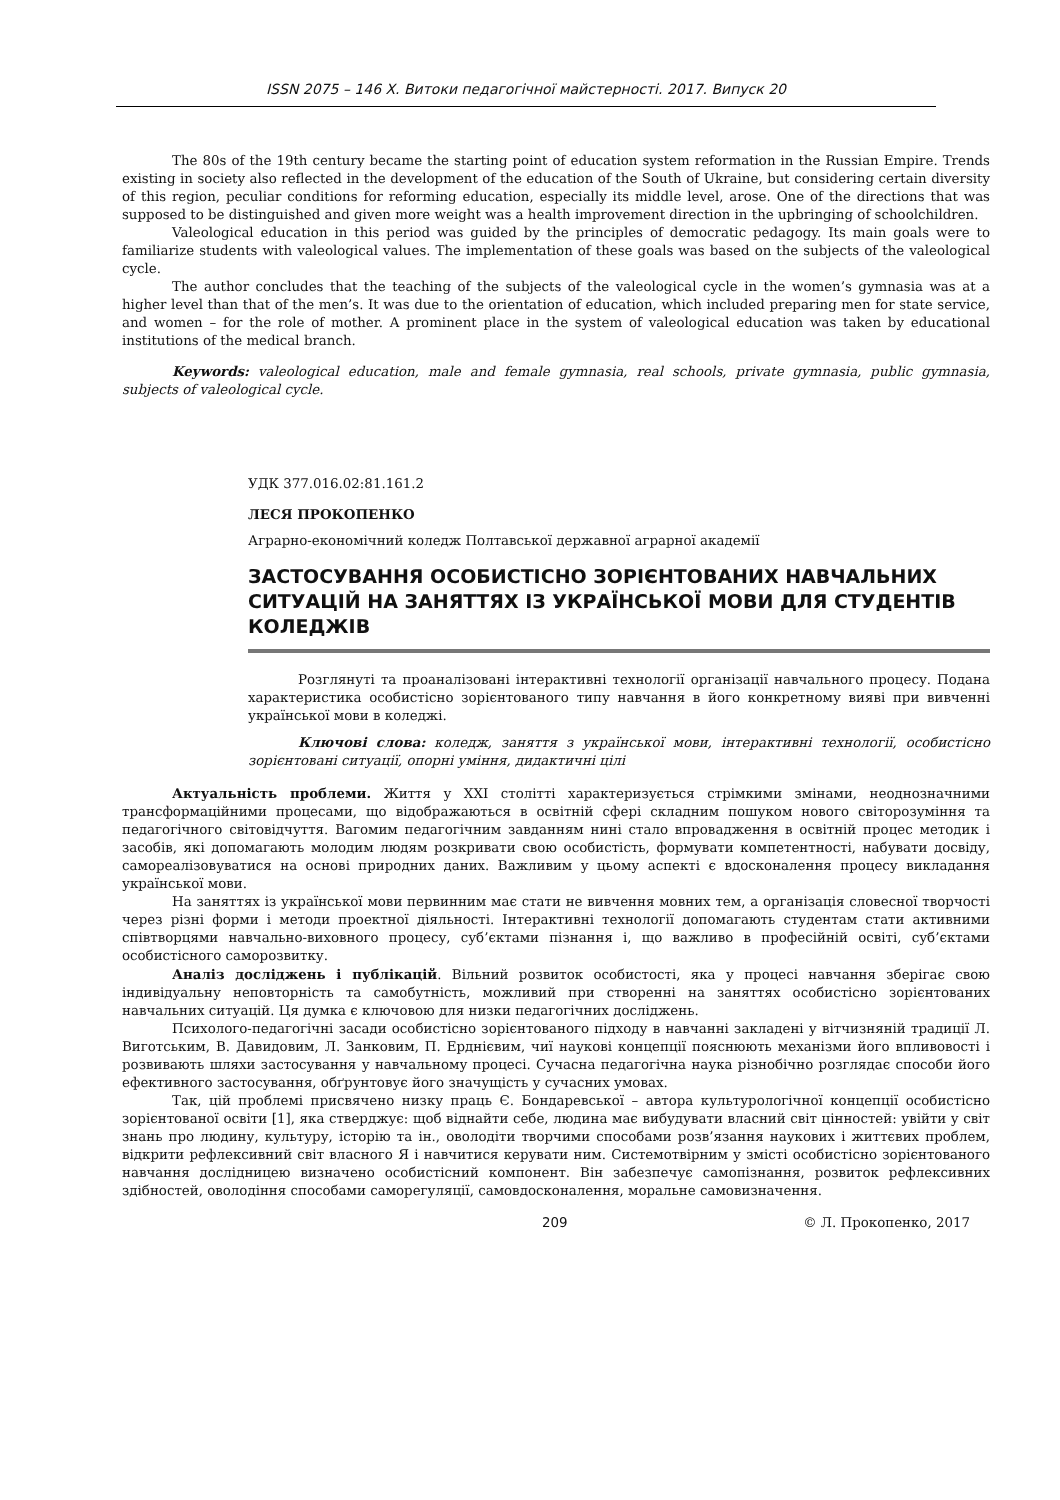ISSN 2075 – 146 X. Витоки педагогічної майстерності. 2017. Випуск 20
The 80s of the 19th century became the starting point of education system reformation in the Russian Empire. Trends existing in society also reflected in the development of the education of the South of Ukraine, but considering certain diversity of this region, peculiar conditions for reforming education, especially its middle level, arose. One of the directions that was supposed to be distinguished and given more weight was a health improvement direction in the upbringing of schoolchildren.
Valeological education in this period was guided by the principles of democratic pedagogy. Its main goals were to familiarize students with valeological values. The implementation of these goals was based on the subjects of the valeological cycle.
The author concludes that the teaching of the subjects of the valeological cycle in the women’s gymnasia was at a higher level than that of the men’s. It was due to the orientation of education, which included preparing men for state service, and women – for the role of mother. A prominent place in the system of valeological education was taken by educational institutions of the medical branch.
Keywords: valeological education, male and female gymnasia, real schools, private gymnasia, public gymnasia, subjects of valeological cycle.
УДК 377.016.02:81.161.2
ЛЕСЯ ПРОКОПЕНКО
Аграрно-економічний коледж Полтавської державної аграрної академії
ЗАСТОСУВАННЯ ОСОБИСТІСНО ЗОРІЄНТОВАНИХ НАВЧАЛЬНИХ СИТУАЦІЙ НА ЗАНЯТТЯХ ІЗ УКРАЇНСЬКОЇ МОВИ ДЛЯ СТУДЕНТІВ КОЛЕДЖІВ
Розглянуті та проаналізовані інтерактивні технології організації навчального процесу. Подана характеристика особистісно зорієнтованого типу навчання в його конкретному вияві при вивченні української мови в коледжі.
Ключові слова: коледж, заняття з української мови, інтерактивні технології, особистісно зорієнтовані ситуації, опорні уміння, дидактичні цілі
Актуальність проблеми. Життя у XXI столітті характеризується стрімкими змінами, неоднозначними трансформаційними процесами, що відображаються в освітній сфері складним пошуком нового світорозуміння та педагогічного світовідчуття. Вагомим педагогічним завданням нині стало впровадження в освітній процес методик і засобів, які допомагають молодим людям розкривати свою особистість, формувати компетентності, набувати досвіду, самореалізовуватися на основі природних даних. Важливим у цьому аспекті є вдосконалення процесу викладання української мови.
На заняттях із української мови первинним має стати не вивчення мовних тем, а організація словесної творчості через різні форми і методи проектної діяльності. Інтерактивні технології допомагають студентам стати активними співтворцями навчально-виховного процесу, суб’єктами пізнання і, що важливо в професійній освіті, суб’єктами особистісного саморозвитку.
Аналіз досліджень і публікацій. Вільний розвиток особистості, яка у процесі навчання зберігає свою індивідуальну неповторність та самобутність, можливий при створенні на заняттях особистісно зорієнтованих навчальних ситуацій. Ця думка є ключовою для низки педагогічних досліджень.
Психолого-педагогічні засади особистісно зорієнтованого підходу в навчанні закладені у вітчизняній традиції Л. Виготським, В. Давидовим, Л. Занковим, П. Ерднієвим, чиї наукові концепції пояснюють механізми його впливовості і розвивають шляхи застосування у навчальному процесі. Сучасна педагогічна наука різнобічно розглядає способи його ефективного застосування, обґрунтовує його значущість у сучасних умовах.
Так, цій проблемі присвячено низку праць Є. Бондаревської – автора культурологічної концепції особистісно зорієнтованої освіти [1], яка стверджує: щоб віднайти себе, людина має вибудувати власний світ цінностей: увійти у світ знань про людину, культуру, історію та ін., оволодіти творчими способами розв’язання наукових і життєвих проблем, відкрити рефлексивний світ власного Я і навчитися керувати ним. Системотвірним у змісті особистісно зорієнтованого навчання дослідницею визначено особистісний компонент. Він забезпечує самопізнання, розвиток рефлексивних здібностей, оволодіння способами саморегуляції, самовдосконалення, моральне самовизначення.
209 © Л. Прокопенко, 2017